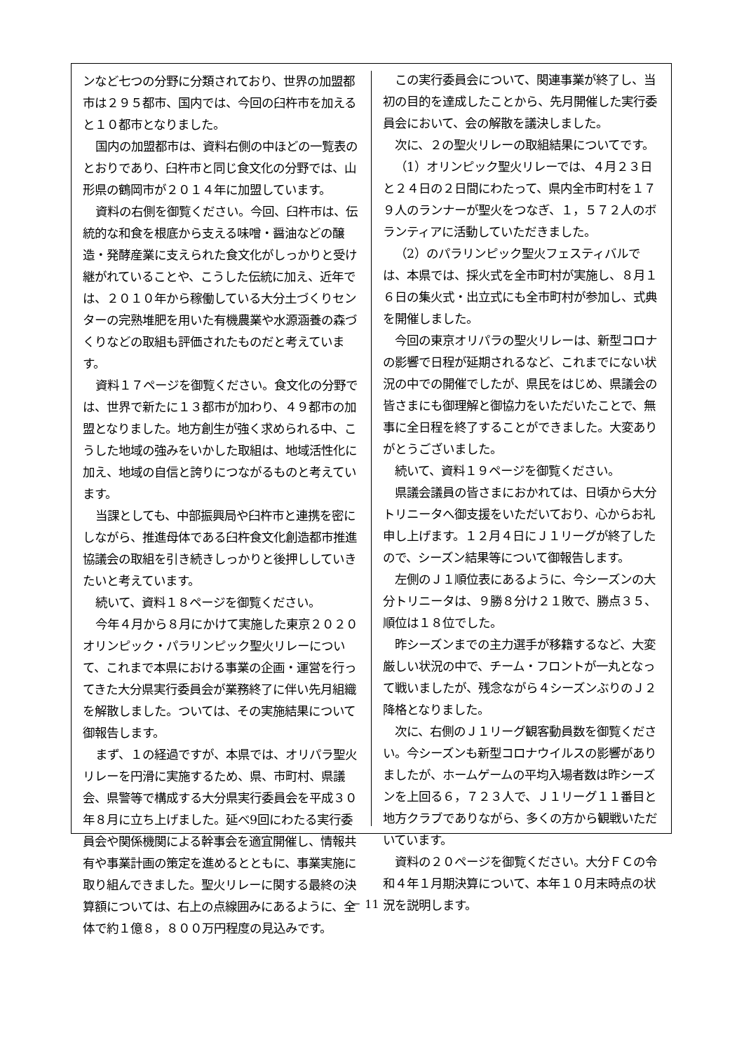ンなど七つの分野に分類されており、世界の加盟都市は２９５都市、国内では、今回の臼杵市を加えると１０都市となりました。
国内の加盟都市は、資料右側の中ほどの一覧表のとおりであり、臼杵市と同じ食文化の分野では、山形県の鶴岡市が２０１４年に加盟しています。
資料の右側を御覧ください。今回、臼杵市は、伝統的な和食を根底から支える味噌・醤油などの醸造・発酵産業に支えられた食文化がしっかりと受け継がれていることや、こうした伝統に加え、近年では、２０１０年から稼働している大分土づくりセンターの完熟堆肥を用いた有機農業や水源涵養の森づくりなどの取組も評価されたものだと考えています。
資料１７ページを御覧ください。食文化の分野では、世界で新たに１３都市が加わり、４９都市の加盟となりました。地方創生が強く求められる中、こうした地域の強みをいかした取組は、地域活性化に加え、地域の自信と誇りにつながるものと考えています。
当課としても、中部振興局や臼杵市と連携を密にしながら、推進母体である臼杵食文化創造都市推進協議会の取組を引き続きしっかりと後押ししていきたいと考えています。
続いて、資料１８ページを御覧ください。
今年４月から８月にかけて実施した東京２０２０オリンピック・パラリンピック聖火リレーについて、これまで本県における事業の企画・運営を行ってきた大分県実行委員会が業務終了に伴い先月組織を解散しました。ついては、その実施結果について御報告します。
まず、１の経過ですが、本県では、オリパラ聖火リレーを円滑に実施するため、県、市町村、県議会、県警等で構成する大分県実行委員会を平成３０年８月に立ち上げました。延べ9回にわたる実行委員会や関係機関による幹事会を適宜開催し、情報共有や事業計画の策定を進めるとともに、事業実施に取り組んできました。聖火リレーに関する最終の決算額については、右上の点線囲みにあるように、全体で約１億８，８００万円程度の見込みです。
この実行委員会について、関連事業が終了し、当初の目的を達成したことから、先月開催した実行委員会において、会の解散を議決しました。
次に、２の聖火リレーの取組結果についてです。
（1）オリンピック聖火リレーでは、４月２３日と２４日の２日間にわたって、県内全市町村を１７９人のランナーが聖火をつなぎ、１，５７２人のボランティアに活動していただきました。
（2）のパラリンピック聖火フェスティバルでは、本県では、採火式を全市町村が実施し、８月１６日の集火式・出立式にも全市町村が参加し、式典を開催しました。
今回の東京オリパラの聖火リレーは、新型コロナの影響で日程が延期されるなど、これまでにない状況の中での開催でしたが、県民をはじめ、県議会の皆さまにも御理解と御協力をいただいたことで、無事に全日程を終了することができました。大変ありがとうございました。
続いて、資料１９ページを御覧ください。
県議会議員の皆さまにおかれては、日頃から大分トリニータへ御支援をいただいており、心からお礼申し上げます。１２月４日にＪ１リーグが終了したので、シーズン結果等について御報告します。
左側のＪ１順位表にあるように、今シーズンの大分トリニータは、９勝８分け２１敗で、勝点３５、順位は１８位でした。
昨シーズンまでの主力選手が移籍するなど、大変厳しい状況の中で、チーム・フロントが一丸となって戦いましたが、残念ながら４シーズンぶりのＪ２降格となりました。
次に、右側のＪ１リーグ観客動員数を御覧ください。今シーズンも新型コロナウイルスの影響がありましたが、ホームゲームの平均入場者数は昨シーズンを上回る６，７２３人で、Ｊ１リーグ１１番目と地方クラブでありながら、多くの方から観戦いただいています。
資料の２０ページを御覧ください。大分ＦＣの令和４年１月期決算について、本年１０月末時点の状況を説明します。
－ 11 －